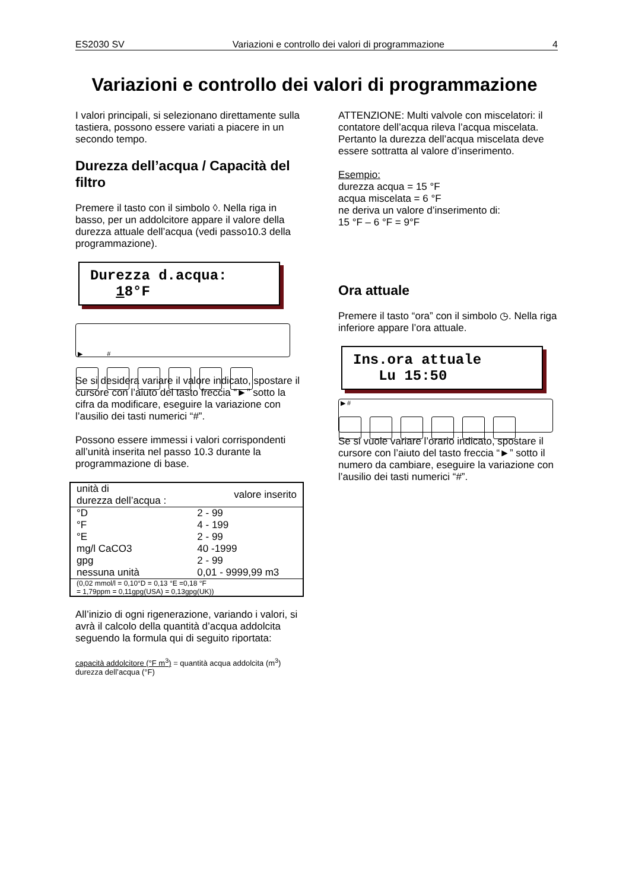ES2030 SV Variazioni e controllo dei valori di programmazione 4
Variazioni e controllo dei valori di programmazione
I valori principali, si selezionano direttamente sulla tastiera, possono essere variati a piacere in un secondo tempo.
Durezza dell’acqua / Capacità del filtro
Premere il tasto con il simbolo ◊. Nella riga in basso, per un addolcitore appare il valore della durezza attuale dell’acqua (vedi passo10.3 della programmazione).
Durezza d.acqua:
18°F
▶ #
Se si desidera variare il valore indicato, spostare il cursore con l’aiuto del tasto freccia “►” sotto la cifra da modificare, eseguire la variazione con l’ausilio dei tasti numerici “#”.
Possono essere immessi i valori corrispondenti all’unità inserita nel passo 10.3 durante la programmazione di base.
| unità di durezza dell’acqua : | valore inserito |
| --- | --- |
| °D | 2 - 99 |
| °F | 4 - 199 |
| °E | 2 - 99 |
| mg/l CaCO3 | 40 -1999 |
| gpg | 2 - 99 |
| nessuna unità | 0,01 - 9999,99 m3 |
| (0,02 mmol/l = 0,10°D = 0,13 °E =0,18 °F = 1,79ppm = 0,11gpg(USA) = 0,13gpg(UK)) | |
All’inizio di ogni rigenerazione, variando i valori, si avrà il calcolo della quantità d’acqua addolcita seguendo la formula qui di seguito riportata:
capacità addolcitore (°F m<sup>3</sup>) = quantità acqua addolcita (m<sup>3</sup>)
durezza dell’acqua (°F)
ATTENZIONE: Multi valvole con miscelatori: il contatore dell’acqua rileva l’acqua miscelata. Pertanto la durezza dell’acqua miscelata deve essere sottratta al valore d’inserimento.
Esempio:
durezza acqua = 15 °F
acqua miscelata = 6 °F
ne deriva un valore d’inserimento di:
15 °F – 6 °F = 9°F
Ora attuale
Premere il tasto “ora” con il simbolo ◷. Nella riga inferiore appare l’ora attuale.
Ins.ora attuale
Lu 15:50
▶ #
Se si vuole variare l’orario indicato, spostare il cursore con l’aiuto del tasto freccia “►” sotto il numero da cambiare, eseguire la variazione con l’ausilio dei tasti numerici “#”.